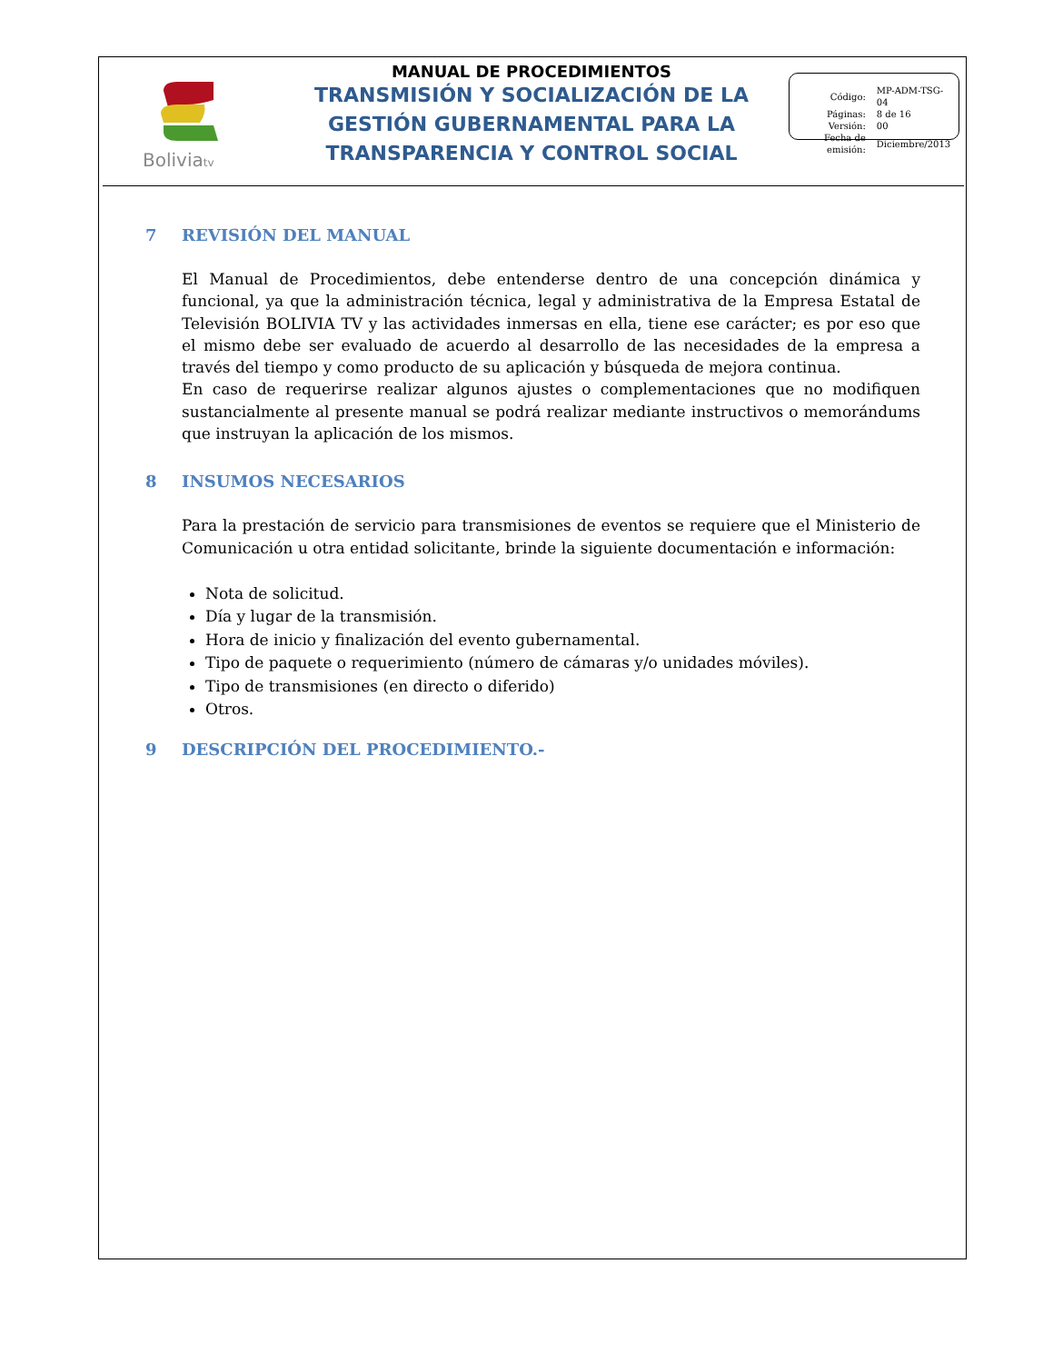Boliviatv
MANUAL DE PROCEDIMIENTOS
TRANSMISIÓN Y SOCIALIZACIÓN DE LA GESTIÓN GUBERNAMENTAL PARA LA TRANSPARENCIA Y CONTROL SOCIAL
| Código: | MP-ADM-TSG-04 |
| Páginas: | 8 de 16 |
| Versión: | 00 |
| Fecha de emisión: | Diciembre/2013 |
7 REVISIÓN DEL MANUAL
El Manual de Procedimientos, debe entenderse dentro de una concepción dinámica y funcional, ya que la administración técnica, legal y administrativa de la Empresa Estatal de Televisión BOLIVIA TV y las actividades inmersas en ella, tiene ese carácter; es por eso que el mismo debe ser evaluado de acuerdo al desarrollo de las necesidades de la empresa a través del tiempo y como producto de su aplicación y búsqueda de mejora continua.
En caso de requerirse realizar algunos ajustes o complementaciones que no modifiquen sustancialmente al presente manual se podrá realizar mediante instructivos o memorándums que instruyan la aplicación de los mismos.
8 INSUMOS NECESARIOS
Para la prestación de servicio para transmisiones de eventos se requiere que el Ministerio de Comunicación u otra entidad solicitante, brinde la siguiente documentación e información:
Nota de solicitud.
Día y lugar de la transmisión.
Hora de inicio y finalización del evento gubernamental.
Tipo de paquete o requerimiento (número de cámaras y/o unidades móviles).
Tipo de transmisiones (en directo o diferido)
Otros.
9 DESCRIPCIÓN DEL PROCEDIMIENTO.-